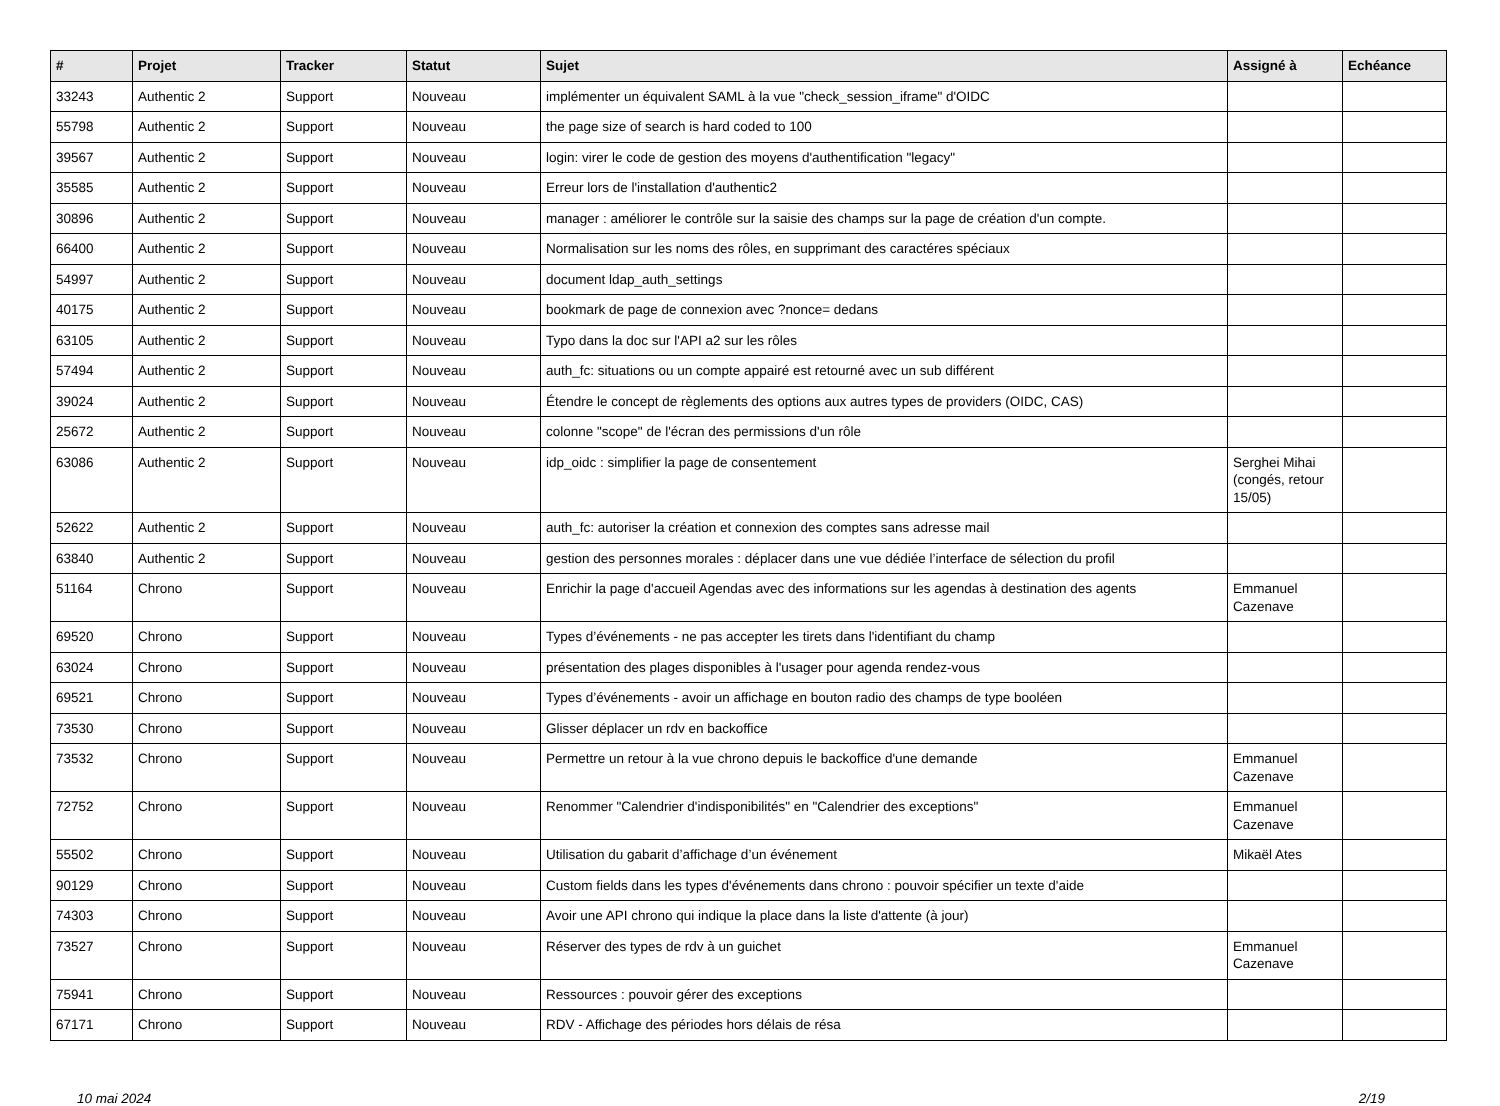| # | Projet | Tracker | Statut | Sujet | Assigné à | Echéance |
| --- | --- | --- | --- | --- | --- | --- |
| 33243 | Authentic 2 | Support | Nouveau | implémenter un équivalent SAML à la vue "check_session_iframe" d'OIDC | | |
| 55798 | Authentic 2 | Support | Nouveau | the page size of search is hard coded to 100 | | |
| 39567 | Authentic 2 | Support | Nouveau | login: virer le code de gestion des moyens d'authentification "legacy" | | |
| 35585 | Authentic 2 | Support | Nouveau | Erreur lors de l'installation d'authentic2 | | |
| 30896 | Authentic 2 | Support | Nouveau | manager : améliorer le contrôle sur la saisie des champs sur la page de création d'un compte. | | |
| 66400 | Authentic 2 | Support | Nouveau | Normalisation sur les noms des rôles, en supprimant des caractéres spéciaux | | |
| 54997 | Authentic 2 | Support | Nouveau | document ldap_auth_settings | | |
| 40175 | Authentic 2 | Support | Nouveau | bookmark de page de connexion avec ?nonce= dedans | | |
| 63105 | Authentic 2 | Support | Nouveau | Typo dans la doc sur l'API a2 sur les rôles | | |
| 57494 | Authentic 2 | Support | Nouveau | auth_fc: situations ou un compte appairé est retourné avec un sub différent | | |
| 39024 | Authentic 2 | Support | Nouveau | Étendre le concept de règlements des options aux autres types de providers (OIDC, CAS) | | |
| 25672 | Authentic 2 | Support | Nouveau | colonne "scope" de l'écran des permissions d'un rôle | | |
| 63086 | Authentic 2 | Support | Nouveau | idp_oidc : simplifier la page de consentement | Serghei Mihai (congés, retour 15/05) | |
| 52622 | Authentic 2 | Support | Nouveau | auth_fc: autoriser la création et connexion des comptes sans adresse mail | | |
| 63840 | Authentic 2 | Support | Nouveau | gestion des personnes morales : déplacer dans une vue dédiée l’interface de sélection du profil | | |
| 51164 | Chrono | Support | Nouveau | Enrichir la page d'accueil Agendas avec des informations sur les agendas à destination des agents | Emmanuel Cazenave | |
| 69520 | Chrono | Support | Nouveau | Types d’événements - ne pas accepter les tirets dans l'identifiant du champ | | |
| 63024 | Chrono | Support | Nouveau | présentation des plages disponibles à l'usager pour agenda rendez-vous | | |
| 69521 | Chrono | Support | Nouveau | Types d’événements - avoir un affichage en bouton radio des champs de type booléen | | |
| 73530 | Chrono | Support | Nouveau | Glisser déplacer un rdv en backoffice | | |
| 73532 | Chrono | Support | Nouveau | Permettre un retour à la vue chrono depuis le backoffice d'une demande | Emmanuel Cazenave | |
| 72752 | Chrono | Support | Nouveau | Renommer "Calendrier d'indisponibilités" en "Calendrier des exceptions" | Emmanuel Cazenave | |
| 55502 | Chrono | Support | Nouveau | Utilisation du gabarit d’affichage d’un événement | Mikaël Ates | |
| 90129 | Chrono | Support | Nouveau | Custom fields dans les types d'événements dans chrono : pouvoir spécifier un texte d'aide | | |
| 74303 | Chrono | Support | Nouveau | Avoir une API chrono qui indique la place dans la liste d'attente (à jour) | | |
| 73527 | Chrono | Support | Nouveau | Réserver des types de rdv à un guichet | Emmanuel Cazenave | |
| 75941 | Chrono | Support | Nouveau | Ressources : pouvoir gérer des exceptions | | |
| 67171 | Chrono | Support | Nouveau | RDV - Affichage des périodes hors délais de résa | | |
10 mai 2024 2/19